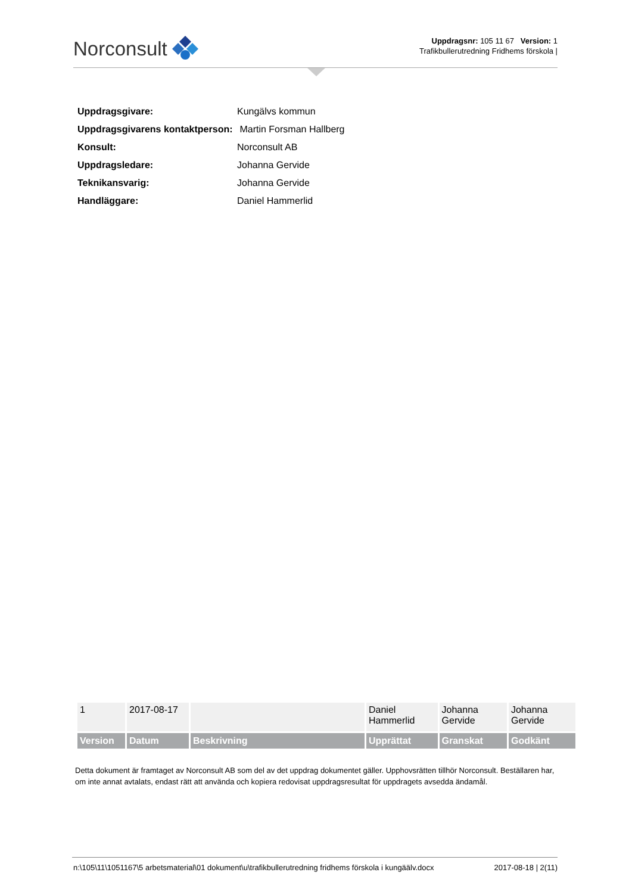Norconsult
Uppdragsnr: 105 11 67 Version: 1
Trafikbullerutredning Fridhems förskola |
| Uppdragsgivare: | Kungälvs kommun |
| Uppdragsgivarens kontaktperson: | Martin Forsman Hallberg |
| Konsult: | Norconsult AB |
| Uppdragsledare: | Johanna Gervide |
| Teknikansvarig: | Johanna Gervide |
| Handläggare: | Daniel Hammerlid |
| 1 | 2017-08-17 | | Daniel Hammerlid | Johanna Gervide | Johanna Gervide |
| Version | Datum | Beskrivning | Upprättat | Granskat | Godkänt |
Detta dokument är framtaget av Norconsult AB som del av det uppdrag dokumentet gäller. Upphovsrätten tillhör Norconsult. Beställaren har, om inte annat avtalats, endast rätt att använda och kopiera redovisat uppdragsresultat för uppdragets avsedda ändamål.
n:\105\11\1051167\5 arbetsmaterial\01 dokument\u\trafikbullerutredning fridhems förskola i kungäälv.docx 2017-08-18 | 2(11)